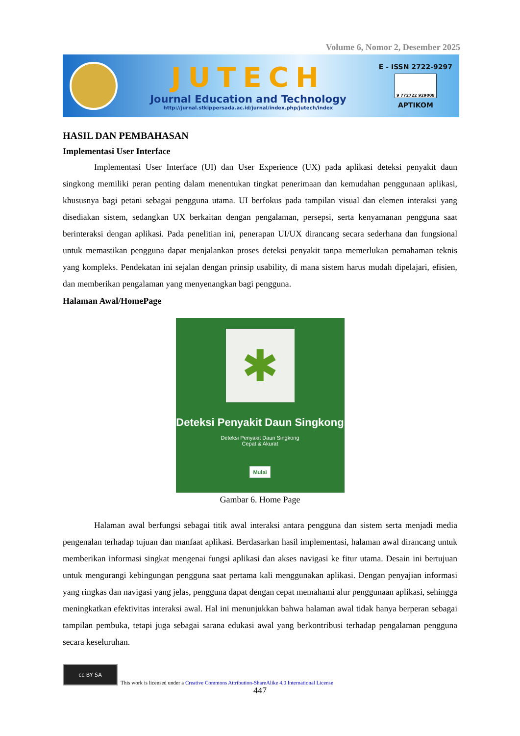Volume 6, Nomor 2, Desember 2025
JUTECH
Journal Education and Technology
http://jurnal.stkippersada.ac.id/jurnal/index.php/jutech/index
E - ISSN 2722-9297
9 772722 929008
APTIKOM
HASIL DAN PEMBAHASAN
Implementasi User Interface
Implementasi User Interface (UI) dan User Experience (UX) pada aplikasi deteksi penyakit daun singkong memiliki peran penting dalam menentukan tingkat penerimaan dan kemudahan penggunaan aplikasi, khususnya bagi petani sebagai pengguna utama. UI berfokus pada tampilan visual dan elemen interaksi yang disediakan sistem, sedangkan UX berkaitan dengan pengalaman, persepsi, serta kenyamanan pengguna saat berinteraksi dengan aplikasi. Pada penelitian ini, penerapan UI/UX dirancang secara sederhana dan fungsional untuk memastikan pengguna dapat menjalankan proses deteksi penyakit tanpa memerlukan pemahaman teknis yang kompleks. Pendekatan ini sejalan dengan prinsip usability, di mana sistem harus mudah dipelajari, efisien, dan memberikan pengalaman yang menyenangkan bagi pengguna.
Halaman Awal/HomePage
✱
Deteksi Penyakit Daun Singkong
Deteksi Penyakit Daun Singkong
Cepat & Akurat
Mulai
Gambar 6. Home Page
Halaman awal berfungsi sebagai titik awal interaksi antara pengguna dan sistem serta menjadi media pengenalan terhadap tujuan dan manfaat aplikasi. Berdasarkan hasil implementasi, halaman awal dirancang untuk memberikan informasi singkat mengenai fungsi aplikasi dan akses navigasi ke fitur utama. Desain ini bertujuan untuk mengurangi kebingungan pengguna saat pertama kali menggunakan aplikasi. Dengan penyajian informasi yang ringkas dan navigasi yang jelas, pengguna dapat dengan cepat memahami alur penggunaan aplikasi, sehingga meningkatkan efektivitas interaksi awal. Hal ini menunjukkan bahwa halaman awal tidak hanya berperan sebagai tampilan pembuka, tetapi juga sebagai sarana edukasi awal yang berkontribusi terhadap pengalaman pengguna secara keseluruhan.
cc BY SA
This work is licensed under a Creative Commons Attribution-ShareAlike 4.0 International License
447